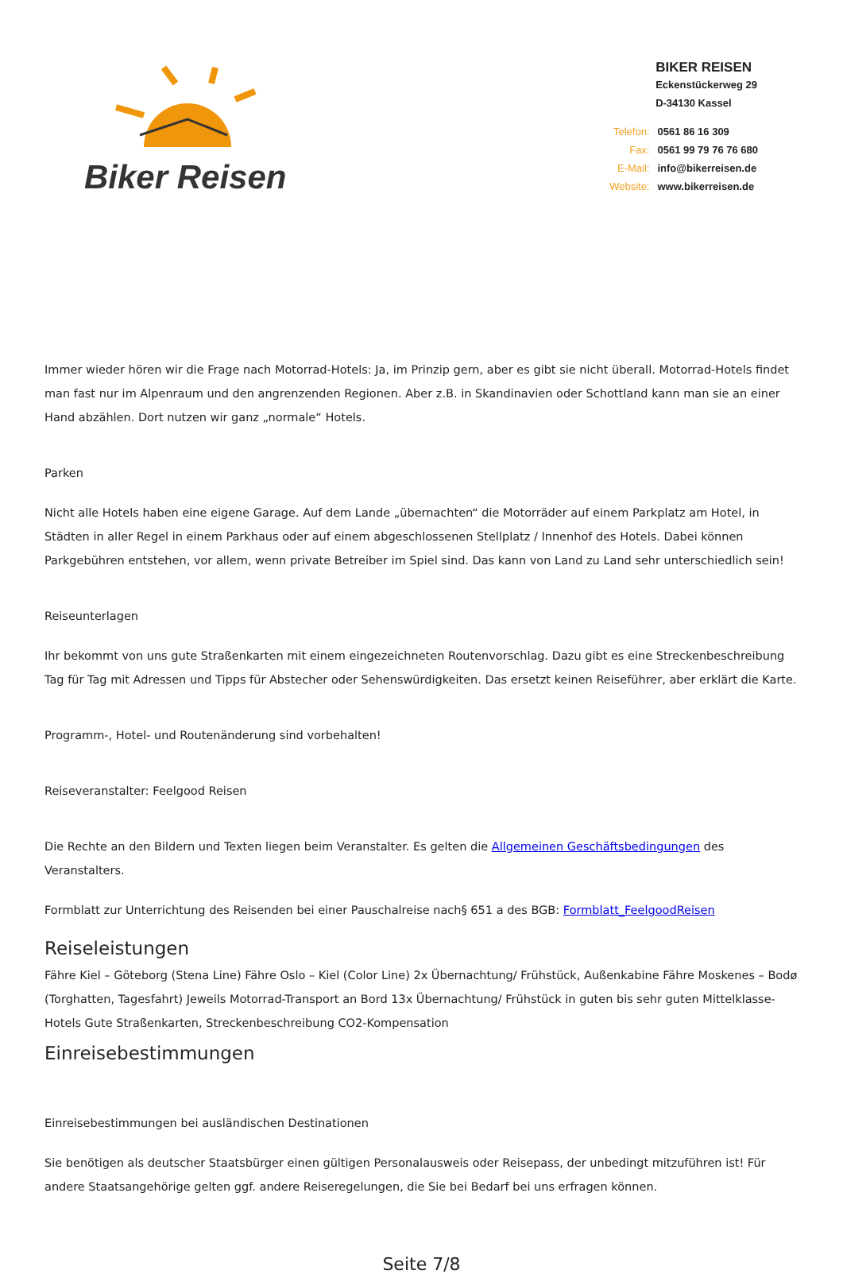Biker Reisen
BIKER REISEN
Eckenstückerweg 29
D-34130 Kassel
| Telefon: | 0561 86 16 309 |
| Fax: | 0561 99 79 76 76 680 |
| E-Mail: | info@bikerreisen.de |
| Website: | www.bikerreisen.de |
Immer wieder hören wir die Frage nach Motorrad-Hotels: Ja, im Prinzip gern, aber es gibt sie nicht überall. Motorrad-Hotels findet man fast nur im Alpenraum und den angrenzenden Regionen. Aber z.B. in Skandinavien oder Schottland kann man sie an einer Hand abzählen. Dort nutzen wir ganz „normale“ Hotels.
Parken
Nicht alle Hotels haben eine eigene Garage. Auf dem Lande „übernachten“ die Motorräder auf einem Parkplatz am Hotel, in Städten in aller Regel in einem Parkhaus oder auf einem abgeschlossenen Stellplatz / Innenhof des Hotels. Dabei können Parkgebühren entstehen, vor allem, wenn private Betreiber im Spiel sind. Das kann von Land zu Land sehr unterschiedlich sein!
Reiseunterlagen
Ihr bekommt von uns gute Straßenkarten mit einem eingezeichneten Routenvorschlag. Dazu gibt es eine Streckenbeschreibung Tag für Tag mit Adressen und Tipps für Abstecher oder Sehenswürdigkeiten. Das ersetzt keinen Reiseführer, aber erklärt die Karte.
Programm-, Hotel- und Routenänderung sind vorbehalten!
Reiseveranstalter: Feelgood Reisen
Die Rechte an den Bildern und Texten liegen beim Veranstalter. Es gelten die Allgemeinen Geschäftsbedingungen des Veranstalters.
Formblatt zur Unterrichtung des Reisenden bei einer Pauschalreise nach§ 651 a des BGB: Formblatt_FeelgoodReisen
Reiseleistungen
Fähre Kiel – Göteborg (Stena Line) Fähre Oslo – Kiel (Color Line) 2x Übernachtung/ Frühstück, Außenkabine Fähre Moskenes – Bodø (Torghatten, Tagesfahrt) Jeweils Motorrad-Transport an Bord 13x Übernachtung/ Frühstück in guten bis sehr guten Mittelklasse-Hotels Gute Straßenkarten, Streckenbeschreibung CO2-Kompensation
Einreisebestimmungen
Einreisebestimmungen bei ausländischen Destinationen
Sie benötigen als deutscher Staatsbürger einen gültigen Personalausweis oder Reisepass, der unbedingt mitzuführen ist! Für andere Staatsangehörige gelten ggf. andere Reiseregelungen, die Sie bei Bedarf bei uns erfragen können.
Seite 7/8